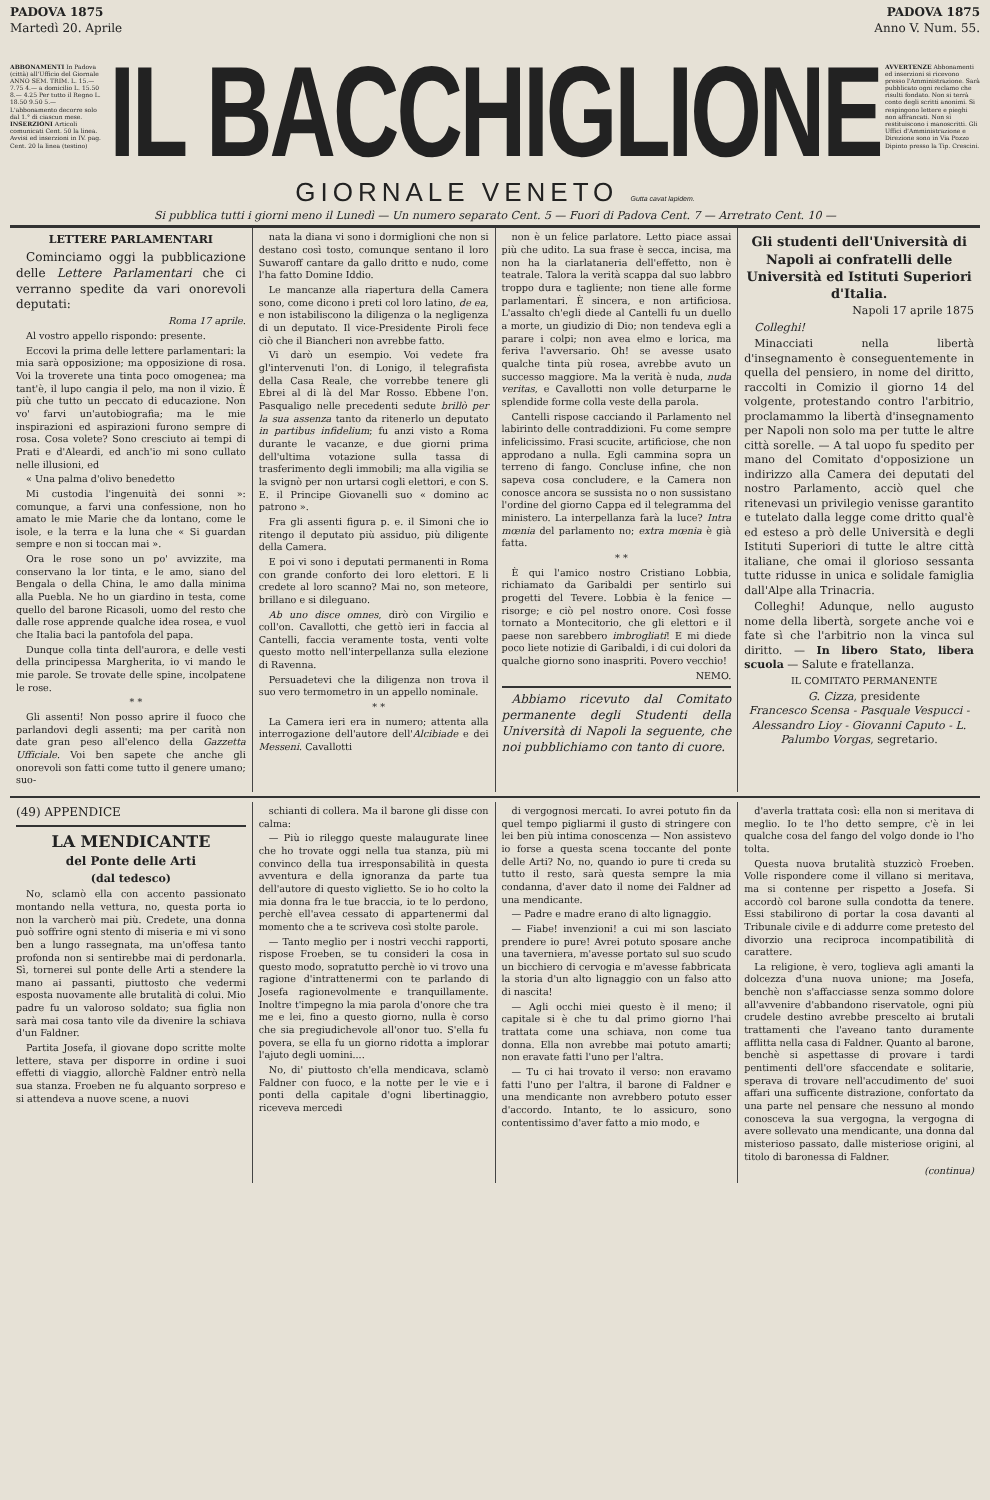PADOVA 1875
Martedì 20. Aprile
PADOVA 1875
Anno V. Num. 55.
ABBONAMENTI In Padova (città) all'Ufficio del Giornale ANNO SEM. TRIM. L. 15.— 7.75 4.— a domicilio L. 15.50 8.— 4.25 Per tutto il Regno L. 18.50 9.50 5.— L'abbonamento decorre solo dal 1.° di ciascun mese. INSERZIONI Articoli comunicati Cent. 50 la linea. Avvisi ed inserzioni in IV. pag. Cent. 20 la linea (testino)
IL BACCHIGLIONE
AVVERTENZE Abbonamenti ed inserzioni si ricevono presso l'Amministrazione. Sarà pubblicato ogni reclamo che risulti fondato. Non si terrà conto degli scritti anonimi. Si respingono lettere e pieghi non affrancati. Non si restituiscono i manoscritti. Gli Uffici d'Amministrazione e Direzione sono in Via Pozzo Dipinto presso la Tip. Crescini.
GIORNALE VENETO Gutta cavat lapidem.
Si pubblica tutti i giorni meno il Lunedì — Un numero separato Cent. 5 — Fuori di Padova Cent. 7 — Arretrato Cent. 10 —
LETTERE PARLAMENTARI
Cominciamo oggi la pubblicazione delle Lettere Parlamentari che ci verranno spedite da vari onorevoli deputati:
Roma 17 aprile.
Al vostro appello rispondo: presente.
Eccovi la prima delle lettere parlamentari: la mia sarà opposizione; ma opposizione di rosa. Voi la troverete una tinta poco omogenea; ma tant'è, il lupo cangia il pelo, ma non il vizio. È più che tutto un peccato di educazione. Non vo' farvi un'autobiografia; ma le mie inspirazioni ed aspirazioni furono sempre di rosa. Cosa volete? Sono cresciuto ai tempi di Prati e d'Aleardi, ed anch'io mi sono cullato nelle illusioni, ed
« Una palma d'olivo benedetto
Mi custodia l'ingenuità dei sonni »: comunque, a farvi una confessione, non ho amato le mie Marie che da lontano, come le isole, e la terra e la luna che « Si guardan sempre e non si toccan mai ».
Ora le rose sono un po' avvizzite, ma conservano la lor tinta, e le amo, siano del Bengala o della China, le amo dalla minima alla Puebla. Ne ho un giardino in testa, come quello del barone Ricasoli, uomo del resto che dalle rose apprende qualche idea rosea, e vuol che Italia baci la pantofola del papa.
Dunque colla tinta dell'aurora, e delle vesti della principessa Margherita, io vi mando le mie parole. Se trovate delle spine, incolpatene le rose.
* *
Gli assenti! Non posso aprire il fuoco che parlandovi degli assenti; ma per carità non date gran peso all'elenco della Gazzetta Ufficiale. Voi ben sapete che anche gli onorevoli son fatti come tutto il genere umano; suo-
nata la diana vi sono i dormiglioni che non si destano così tosto, comunque sentano il loro Suwaroff cantare da gallo dritto e nudo, come l'ha fatto Domine Iddio.
Le mancanze alla riapertura della Camera sono, come dicono i preti col loro latino, de ea, e non istabiliscono la diligenza o la negligenza di un deputato. Il vice-Presidente Piroli fece ciò che il Biancheri non avrebbe fatto.
Vi darò un esempio. Voi vedete fra gl'intervenuti l'on. di Lonigo, il telegrafista della Casa Reale, che vorrebbe tenere gli Ebrei al di là del Mar Rosso. Ebbene l'on. Pasqualigo nelle precedenti sedute brillò per la sua assenza tanto da ritenerlo un deputato in partibus infidelium; fu anzi visto a Roma durante le vacanze, e due giorni prima dell'ultima votazione sulla tassa di trasferimento degli immobili; ma alla vigilia se la svignò per non urtarsi cogli elettori, e con S. E. il Principe Giovanelli suo « domino ac patrono ».
Fra gli assenti figura p. e. il Simoni che io ritengo il deputato più assiduo, più diligente della Camera.
E poi vi sono i deputati permanenti in Roma con grande conforto dei loro elettori. E li credete al loro scanno? Mai no, son meteore, brillano e si dileguano.
Ab uno disce omnes, dirò con Virgilio e coll'on. Cavallotti, che gettò ieri in faccia al Cantelli, faccia veramente tosta, venti volte questo motto nell'interpellanza sulla elezione di Ravenna.
Persuadetevi che la diligenza non trova il suo vero termometro in un appello nominale.
* *
La Camera ieri era in numero; attenta alla interrogazione dell'autore dell'Alcibiade e dei Messeni. Cavallotti
non è un felice parlatore. Letto piace assai più che udito. La sua frase è secca, incisa, ma non ha la ciarlataneria dell'effetto, non è teatrale. Talora la verità scappa dal suo labbro troppo dura e tagliente; non tiene alle forme parlamentari. È sincera, e non artificiosa. L'assalto ch'egli diede al Cantelli fu un duello a morte, un giudizio di Dio; non tendeva egli a parare i colpi; non avea elmo e lorica, ma feriva l'avversario. Oh! se avesse usato qualche tinta più rosea, avrebbe avuto un successo maggiore. Ma la verità è nuda, nuda veritas, e Cavallotti non volle deturparne le splendide forme colla veste della parola.
Cantelli rispose cacciando il Parlamento nel labirinto delle contraddizioni. Fu come sempre infelicissimo. Frasi scucite, artificiose, che non approdano a nulla. Egli cammina sopra un terreno di fango. Concluse infine, che non sapeva cosa concludere, e la Camera non conosce ancora se sussista no o non sussistano l'ordine del giorno Cappa ed il telegramma del ministero. La interpellanza farà la luce? Intra mœnia del parlamento no; extra mœnia è già fatta.
* *
È qui l'amico nostro Cristiano Lobbia, richiamato da Garibaldi per sentirlo sui progetti del Tevere. Lobbia è la fenice — risorge; e ciò pel nostro onore. Così fosse tornato a Montecitorio, che gli elettori e il paese non sarebbero imbrogliati! E mi diede poco liete notizie di Garibaldi, i di cui dolori da qualche giorno sono inaspriti. Povero vecchio!
NEMO.
Abbiamo ricevuto dal Comitato permanente degli Studenti della Università di Napoli la seguente, che noi pubblichiamo con tanto di cuore.
Gli studenti dell'Università di Napoli ai confratelli delle Università ed Istituti Superiori d'Italia.
Napoli 17 aprile 1875
Colleghi!
Minacciati nella libertà d'insegnamento è conseguentemente in quella del pensiero, in nome del diritto, raccolti in Comizio il giorno 14 del volgente, protestando contro l'arbitrio, proclamammo la libertà d'insegnamento per Napoli non solo ma per tutte le altre città sorelle. — A tal uopo fu spedito per mano del Comitato d'opposizione un indirizzo alla Camera dei deputati del nostro Parlamento, acciò quel che ritenevasi un privilegio venisse garantito e tutelato dalla legge come dritto qual'è ed esteso a prò delle Università e degli Istituti Superiori di tutte le altre città italiane, che omai il glorioso sessanta tutte ridusse in unica e solidale famiglia dall'Alpe alla Trinacria.
Colleghi! Adunque, nello augusto nome della libertà, sorgete anche voi e fate sì che l'arbitrio non la vinca sul diritto. — In libero Stato, libera scuola — Salute e fratellanza.
IL COMITATO PERMANENTE
G. Cizza, presidente
Francesco Scensa - Pasquale Vespucci - Alessandro Lioy - Giovanni Caputo - L. Palumbo Vorgas, segretario.
(49) APPENDICE
LA MENDICANTE
del Ponte delle Arti
(dal tedesco)
No, sclamò ella con accento passionato montando nella vettura, no, questa porta io non la varcherò mai più. Credete, una donna può soffrire ogni stento di miseria e mi vi sono ben a lungo rassegnata, ma un'offesa tanto profonda non si sentirebbe mai di perdonarla. Sì, tornerei sul ponte delle Arti a stendere la mano ai passanti, piuttosto che vedermi esposta nuovamente alle brutalità di colui. Mio padre fu un valoroso soldato; sua figlia non sarà mai cosa tanto vile da divenire la schiava d'un Faldner.
Partita Josefa, il giovane dopo scritte molte lettere, stava per disporre in ordine i suoi effetti di viaggio, allorchè Faldner entrò nella sua stanza. Froeben ne fu alquanto sorpreso e si attendeva a nuove scene, a nuovi
schianti di collera. Ma il barone gli disse con calma:
— Più io rileggo queste malaugurate linee che ho trovate oggi nella tua stanza, più mi convinco della tua irresponsabilità in questa avventura e della ignoranza da parte tua dell'autore di questo viglietto. Se io ho colto la mia donna fra le tue braccia, io te lo perdono, perchè ell'avea cessato di appartenermi dal momento che a te scriveva così stolte parole.
— Tanto meglio per i nostri vecchi rapporti, rispose Froeben, se tu consideri la cosa in questo modo, sopratutto perchè io vi trovo una ragione d'intrattenermi con te parlando di Josefa ragionevolmente e tranquillamente. Inoltre t'impegno la mia parola d'onore che tra me e lei, fino a questo giorno, nulla è corso che sia pregiudichevole all'onor tuo. S'ella fu povera, se ella fu un giorno ridotta a implorar l'ajuto degli uomini....
No, di' piuttosto ch'ella mendicava, sclamò Faldner con fuoco, e la notte per le vie e i ponti della capitale d'ogni libertinaggio, riceveva mercedi
di vergognosi mercati. Io avrei potuto fin da quel tempo pigliarmi il gusto di stringere con lei ben più intima conoscenza — Non assistevo io forse a questa scena toccante del ponte delle Arti? No, no, quando io pure ti creda su tutto il resto, sarà questa sempre la mia condanna, d'aver dato il nome dei Faldner ad una mendicante.
— Padre e madre erano di alto lignaggio.
— Fiabe! invenzioni! a cui mi son lasciato prendere io pure! Avrei potuto sposare anche una taverniera, m'avesse portato sul suo scudo un bicchiero di cervogia e m'avesse fabbricata la storia d'un alto lignaggio con un falso atto di nascita!
— Agli occhi miei questo è il meno; il capitale si è che tu dal primo giorno l'hai trattata come una schiava, non come tua donna. Ella non avrebbe mai potuto amarti; non eravate fatti l'uno per l'altra.
— Tu ci hai trovato il verso: non eravamo fatti l'uno per l'altra, il barone di Faldner e una mendicante non avrebbero potuto esser d'accordo. Intanto, te lo assicuro, sono contentissimo d'aver fatto a mio modo, e
d'averla trattata così: ella non si meritava di meglio. Io te l'ho detto sempre, c'è in lei qualche cosa del fango del volgo donde io l'ho tolta.
Questa nuova brutalità stuzzicò Froeben. Volle rispondere come il villano si meritava, ma si contenne per rispetto a Josefa. Si accordò col barone sulla condotta da tenere. Essi stabilirono di portar la cosa davanti al Tribunale civile e di addurre come pretesto del divorzio una reciproca incompatibilità di carattere.
La religione, è vero, toglieva agli amanti la dolcezza d'una nuova unione; ma Josefa, benchè non s'affacciasse senza sommo dolore all'avvenire d'abbandono riservatole, ogni più crudele destino avrebbe prescelto ai brutali trattamenti che l'aveano tanto duramente afflitta nella casa di Faldner. Quanto al barone, benchè si aspettasse di provare i tardi pentimenti dell'ore sfaccendate e solitarie, sperava di trovare nell'accudimento de' suoi affari una sufficente distrazione, confortato da una parte nel pensare che nessuno al mondo conosceva la sua vergogna, la vergogna di avere sollevato una mendicante, una donna dal misterioso passato, dalle misteriose origini, al titolo di baronessa di Faldner.
(continua)